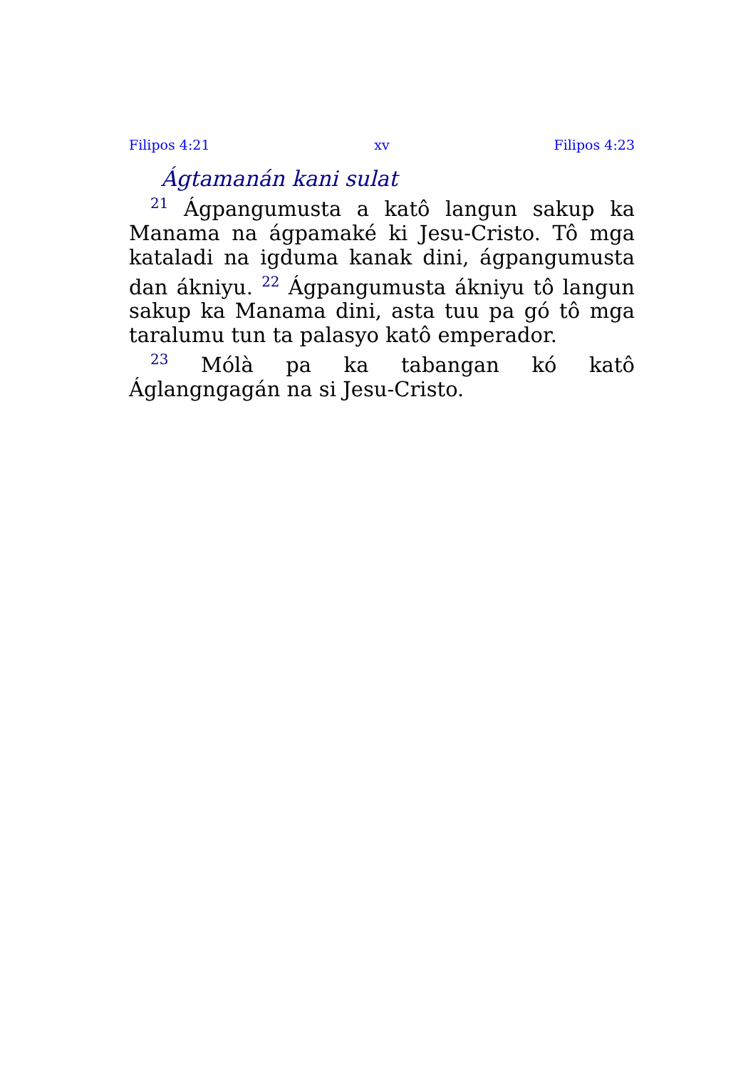Filipos 4:21 xv Filipos 4:23
Ágtamanán kani sulat
<sup>21</sup> Ágpangumusta a katô langun sakup ka Manama na ágpamaké ki Jesu-Cristo. Tô mga kataladi na igduma kanak dini, ágpangumusta dan ákniyu. <sup>22</sup> Ágpangumusta ákniyu tô langun sakup ka Manama dini, asta tuu pa gó tô mga taralumu tun ta palasyo katô emperador.
<sup>23</sup> Mólà pa ka tabangan kó katô Áglangngagán na si Jesu-Cristo.